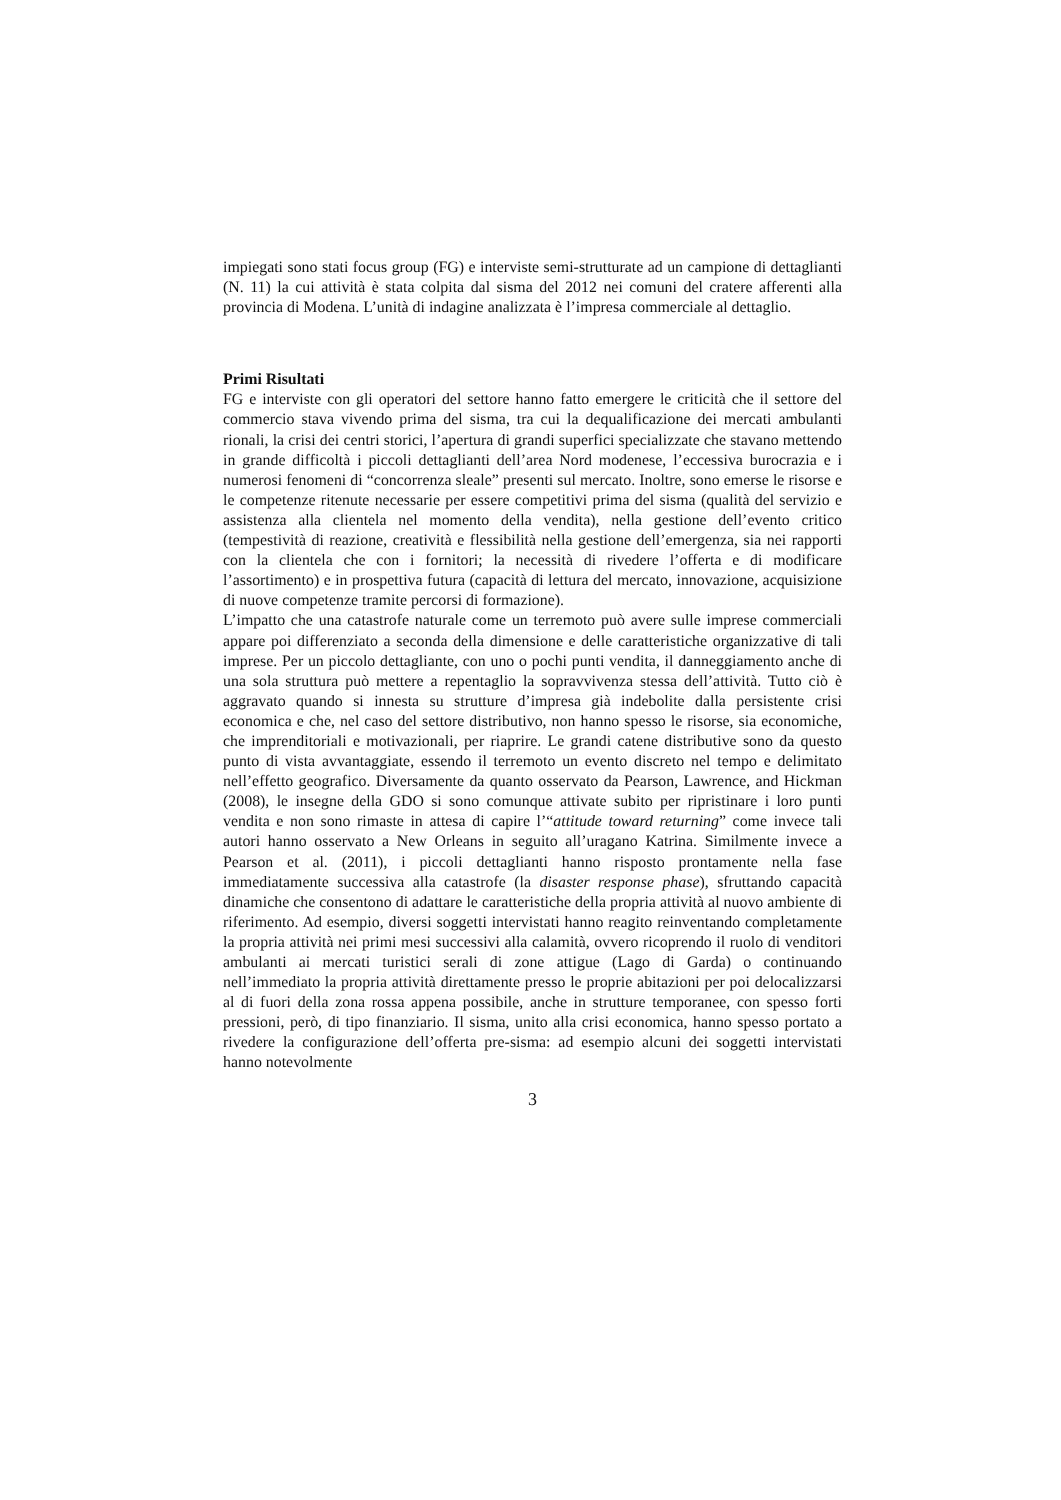impiegati sono stati focus group (FG) e interviste semi-strutturate ad un campione di dettaglianti (N. 11) la cui attività è stata colpita dal sisma del 2012 nei comuni del cratere afferenti alla provincia di Modena. L’unità di indagine analizzata è l’impresa commerciale al dettaglio.
Primi Risultati
FG e interviste con gli operatori del settore hanno fatto emergere le criticità che il settore del commercio stava vivendo prima del sisma, tra cui la dequalificazione dei mercati ambulanti rionali, la crisi dei centri storici, l’apertura di grandi superfici specializzate che stavano mettendo in grande difficoltà i piccoli dettaglianti dell’area Nord modenese, l’eccessiva burocrazia e i numerosi fenomeni di “concorrenza sleale” presenti sul mercato. Inoltre, sono emerse le risorse e le competenze ritenute necessarie per essere competitivi prima del sisma (qualità del servizio e assistenza alla clientela nel momento della vendita), nella gestione dell’evento critico (tempestività di reazione, creatività e flessibilità nella gestione dell’emergenza, sia nei rapporti con la clientela che con i fornitori; la necessità di rivedere l’offerta e di modificare l’assortimento) e in prospettiva futura (capacità di lettura del mercato, innovazione, acquisizione di nuove competenze tramite percorsi di formazione).
L’impatto che una catastrofe naturale come un terremoto può avere sulle imprese commerciali appare poi differenziato a seconda della dimensione e delle caratteristiche organizzative di tali imprese. Per un piccolo dettagliante, con uno o pochi punti vendita, il danneggiamento anche di una sola struttura può mettere a repentaglio la sopravvivenza stessa dell’attività. Tutto ciò è aggravato quando si innesta su strutture d’impresa già indebolite dalla persistente crisi economica e che, nel caso del settore distributivo, non hanno spesso le risorse, sia economiche, che imprenditoriali e motivazionali, per riaprire. Le grandi catene distributive sono da questo punto di vista avvantaggiate, essendo il terremoto un evento discreto nel tempo e delimitato nell’effetto geografico. Diversamente da quanto osservato da Pearson, Lawrence, and Hickman (2008), le insegne della GDO si sono comunque attivate subito per ripristinare i loro punti vendita e non sono rimaste in attesa di capire l’“attitude toward returning” come invece tali autori hanno osservato a New Orleans in seguito all’uragano Katrina. Similmente invece a Pearson et al. (2011), i piccoli dettaglianti hanno risposto prontamente nella fase immediatamente successiva alla catastrofe (la disaster response phase), sfruttando capacità dinamiche che consentono di adattare le caratteristiche della propria attività al nuovo ambiente di riferimento. Ad esempio, diversi soggetti intervistati hanno reagito reinventando completamente la propria attività nei primi mesi successivi alla calamità, ovvero ricoprendo il ruolo di venditori ambulanti ai mercati turistici serali di zone attigue (Lago di Garda) o continuando nell’immediato la propria attività direttamente presso le proprie abitazioni per poi delocalizzarsi al di fuori della zona rossa appena possibile, anche in strutture temporanee, con spesso forti pressioni, però, di tipo finanziario. Il sisma, unito alla crisi economica, hanno spesso portato a rivedere la configurazione dell’offerta pre-sisma: ad esempio alcuni dei soggetti intervistati hanno notevolmente
3